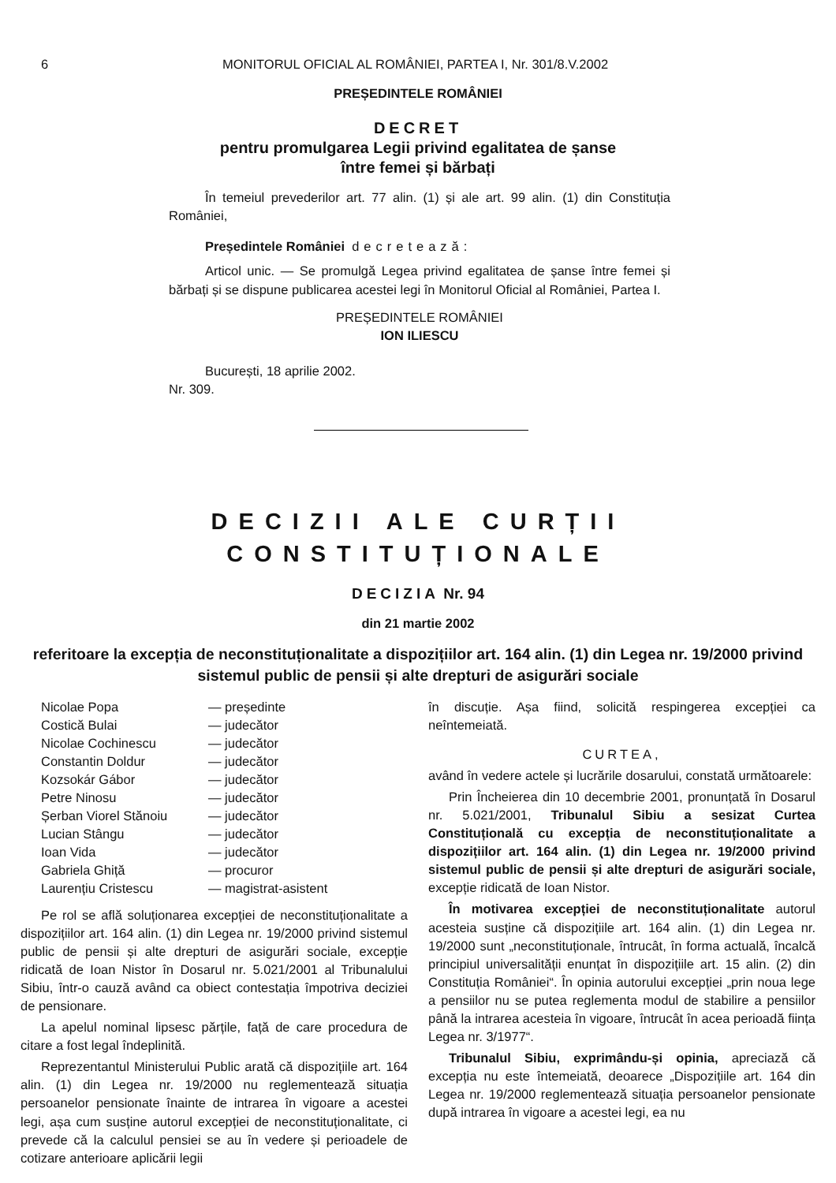6 MONITORUL OFICIAL AL ROMÂNIEI, PARTEA I, Nr. 301/8.V.2002
PREȘEDINTELE ROMÂNIEI
DECRET
pentru promulgarea Legii privind egalitatea de șanse
între femei și bărbați
În temeiul prevederilor art. 77 alin. (1) și ale art. 99 alin. (1) din Constituția României,
Președintele României decretează:
Articol unic. — Se promulgă Legea privind egalitatea de șanse între femei și bărbați și se dispune publicarea acestei legi în Monitorul Oficial al României, Partea I.
PREȘEDINTELE ROMÂNIEI
ION ILIESCU
București, 18 aprilie 2002.
Nr. 309.
DECIZII ALE CURȚII CONSTITUȚIONALE
DECIZIA Nr. 94
din 21 martie 2002
referitoare la excepția de neconstituționalitate a dispozițiilor art. 164 alin. (1) din Legea nr. 19/2000 privind sistemul public de pensii și alte drepturi de asigurări sociale
Nicolae Popa — președinte Costică Bulai — judecător Nicolae Cochinescu — judecător Constantin Doldur — judecător Kozsokár Gábor — judecător Petre Ninosu — judecător Șerban Viorel Stănoiu — judecător Lucian Stângu — judecător Ioan Vida — judecător Gabriela Ghiță — procuror Laurențiu Cristescu — magistrat-asistent
Pe rol se află soluționarea excepției de neconstituționalitate a dispozițiilor art. 164 alin. (1) din Legea nr. 19/2000 privind sistemul public de pensii și alte drepturi de asigurări sociale, excepție ridicată de Ioan Nistor în Dosarul nr. 5.021/2001 al Tribunalului Sibiu, într-o cauză având ca obiect contestația împotriva deciziei de pensionare.
La apelul nominal lipsesc părțile, față de care procedura de citare a fost legal îndeplinită.
Reprezentantul Ministerului Public arată că dispozițiile art. 164 alin. (1) din Legea nr. 19/2000 nu reglementează situația persoanelor pensionate înainte de intrarea în vigoare a acestei legi, așa cum susține autorul excepției de neconstituționalitate, ci prevede că la calculul pensiei se au în vedere și perioadele de cotizare anterioare aplicării legii
în discuție. Așa fiind, solicită respingerea excepției ca neîntemeiată.
CURTEA,
având în vedere actele și lucrările dosarului, constată următoarele:
Prin Încheierea din 10 decembrie 2001, pronunțată în Dosarul nr. 5.021/2001, Tribunalul Sibiu a sesizat Curtea Constituțională cu excepția de neconstituționalitate a dispozițiilor art. 164 alin. (1) din Legea nr. 19/2000 privind sistemul public de pensii și alte drepturi de asigurări sociale, excepție ridicată de Ioan Nistor.
În motivarea excepției de neconstituționalitate autorul acesteia susține că dispozițiile art. 164 alin. (1) din Legea nr. 19/2000 sunt „neconstituționale, întrucât, în forma actuală, încalcă principiul universalității enunțat în dispozițiile art. 15 alin. (2) din Constituția României“. În opinia autorului excepției „prin noua lege a pensiilor nu se putea reglementa modul de stabilire a pensiilor până la intrarea acesteia în vigoare, întrucât în acea perioadă ființa Legea nr. 3/1977“.
Tribunalul Sibiu, exprimându-și opinia, apreciază că excepția nu este întemeiată, deoarece „Dispozițiile art. 164 din Legea nr. 19/2000 reglementează situația persoanelor pensionate după intrarea în vigoare a acestei legi, ea nu